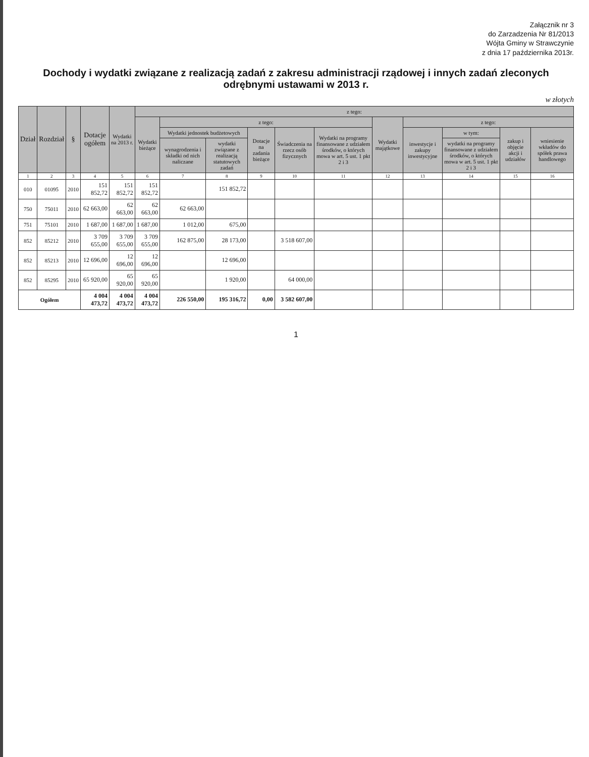Załącznik nr 3
do Zarzadzenia Nr 81/2013
Wójta Gminy w Strawczynie
z dnia 17 października 2013r.
Dochody i wydatki związane z realizacją zadań z zakresu administracji rządowej i innych zadań zleconych odrębnymi ustawami w 2013 r.
w złotych
| Dział | Rozdział | § | Dotacje ogółem | Wydatki na 2013 r. | z tego: | | | | | | | | | | |
| --- | --- | --- | --- | --- | --- | --- | --- | --- | --- | --- | --- | --- | --- | --- | --- |
| | | | | | Wydatki bieżące | z tego: | | | | | Wydatki majątkowe | z tego: | | | |
| | | | | | | Wydatki jednostek budżetowych | | Dotacje na zadania bieżące | Świadczenia na rzecz osób fizycznych | Wydatki na programy finansowane z udziałem środków, o których mowa w art. 5 ust. 1 pkt 2 i 3 | | inwestycje i zakupy inwestycyjne | w tym: | zakup i objęcie akcji i udziałów | wniesienie wkładów do spółek prawa handlowego |
| | | | | | | wynagrodzenia i składki od nich naliczane | wydatki związane z realizacją statutowych zadań | | | | | | wydatki na programy finansowane z udziałem środków, o których mowa w art. 5 ust. 1 pkt 2 i 3 | | |
| 1 | 2 | 3 | 4 | 5 | 6 | 7 | 8 | 9 | 10 | 11 | 12 | 13 | 14 | 15 | 16 |
| 010 | 01095 | 2010 | 151 852,72 | 151 852,72 | 151 852,72 | | 151 852,72 | | | | | | | | |
| 750 | 75011 | 2010 | 62 663,00 | 62 663,00 | 62 663,00 | 62 663,00 | | | | | | | | | |
| 751 | 75101 | 2010 | 1 687,00 | 1 687,00 | 1 687,00 | 1 012,00 | 675,00 | | | | | | | | |
| 852 | 85212 | 2010 | 3 709 655,00 | 3 709 655,00 | 3 709 655,00 | 162 875,00 | 28 173,00 | | 3 518 607,00 | | | | | | |
| 852 | 85213 | 2010 | 12 696,00 | 12 696,00 | 12 696,00 | | 12 696,00 | | | | | | | | |
| 852 | 85295 | 2010 | 65 920,00 | 65 920,00 | 65 920,00 | | 1 920,00 | | 64 000,00 | | | | | | |
| Ogółem | | | 4 004 473,72 | 4 004 473,72 | 4 004 473,72 | 226 550,00 | 195 316,72 | 0,00 | 3 582 607,00 | | | | | | |
1